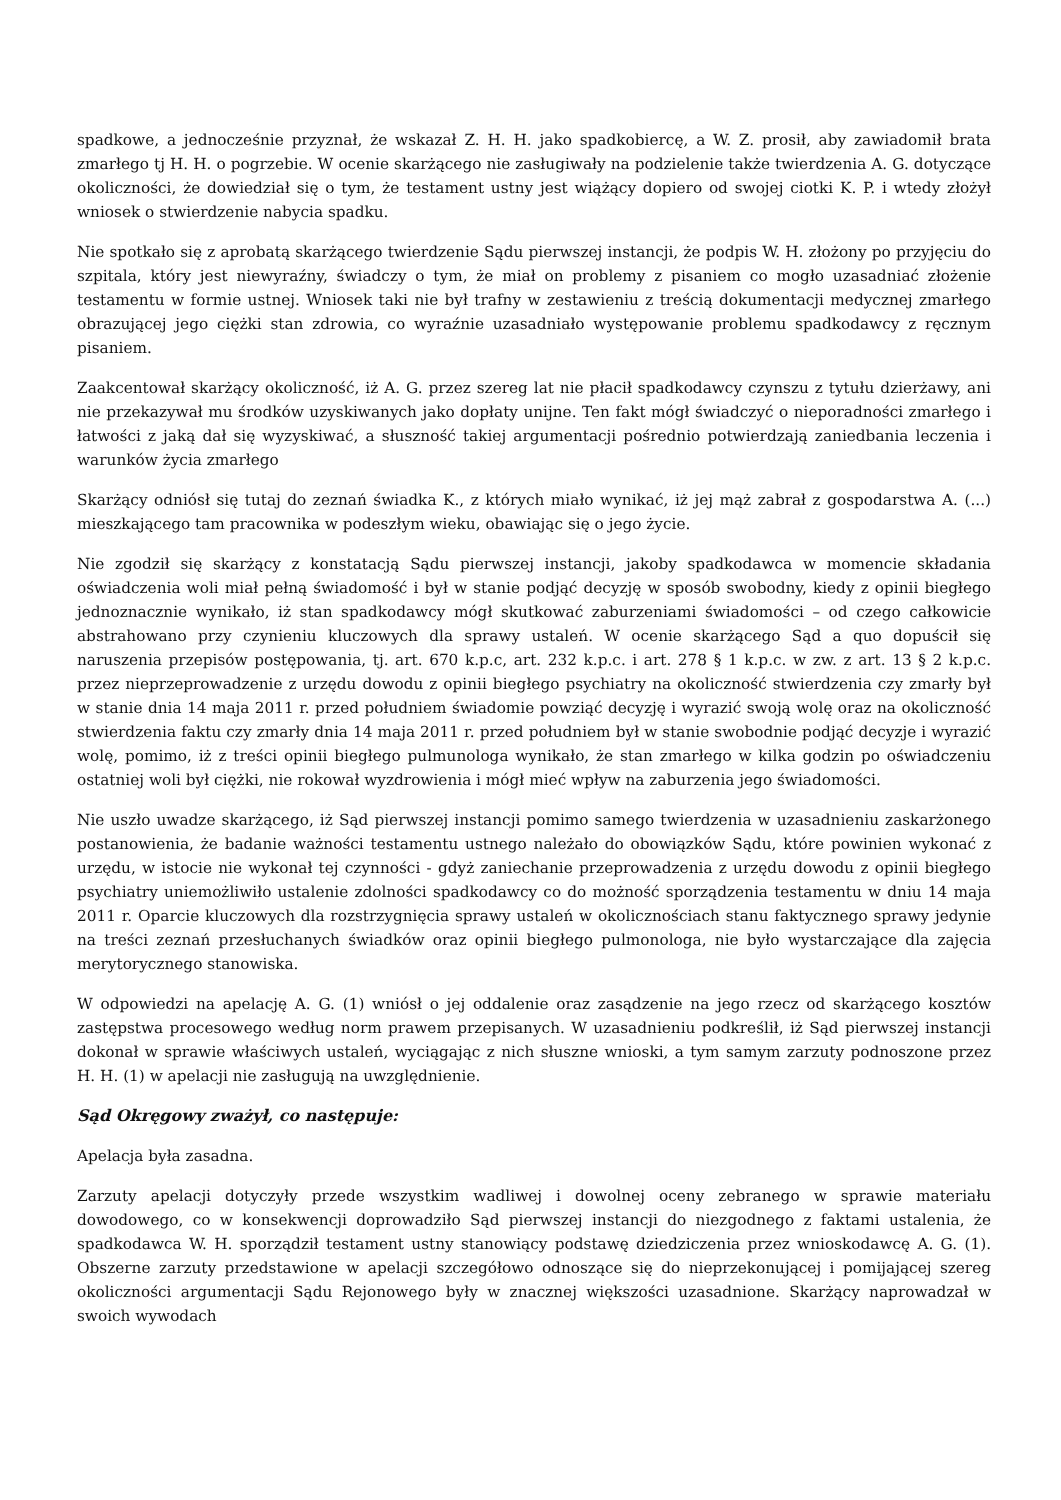spadkowe, a jednocześnie przyznał, że wskazał Z. H. H. jako spadkobiercę, a W. Z. prosił, aby zawiadomił brata zmarłego tj H. H. o pogrzebie. W ocenie skarżącego nie zasługiwały na podzielenie także twierdzenia A. G. dotyczące okoliczności, że dowiedział się o tym, że testament ustny jest wiążący dopiero od swojej ciotki K. P. i wtedy złożył wniosek o stwierdzenie nabycia spadku.
Nie spotkało się z aprobatą skarżącego twierdzenie Sądu pierwszej instancji, że podpis W. H. złożony po przyjęciu do szpitala, który jest niewyraźny, świadczy o tym, że miał on problemy z pisaniem co mogło uzasadniać złożenie testamentu w formie ustnej. Wniosek taki nie był trafny w zestawieniu z treścią dokumentacji medycznej zmarłego obrazującej jego ciężki stan zdrowia, co wyraźnie uzasadniało występowanie problemu spadkodawcy z ręcznym pisaniem.
Zaakcentował skarżący okoliczność, iż A. G. przez szereg lat nie płacił spadkodawcy czynszu z tytułu dzierżawy, ani nie przekazywał mu środków uzyskiwanych jako dopłaty unijne. Ten fakt mógł świadczyć o nieporadności zmarłego i łatwości z jaką dał się wyzyskiwać, a słuszność takiej argumentacji pośrednio potwierdzają zaniedbania leczenia i warunków życia zmarłego
Skarżący odniósł się tutaj do zeznań świadka K., z których miało wynikać, iż jej mąż zabrał z gospodarstwa A. (...) mieszkającego tam pracownika w podeszłym wieku, obawiając się o jego życie.
Nie zgodził się skarżący z konstatacją Sądu pierwszej instancji, jakoby spadkodawca w momencie składania oświadczenia woli miał pełną świadomość i był w stanie podjąć decyzję w sposób swobodny, kiedy z opinii biegłego jednoznacznie wynikało, iż stan spadkodawcy mógł skutkować zaburzeniami świadomości – od czego całkowicie abstrahowano przy czynieniu kluczowych dla sprawy ustaleń. W ocenie skarżącego Sąd a quo dopuścił się naruszenia przepisów postępowania, tj. art. 670 k.p.c, art. 232 k.p.c. i art. 278 § 1 k.p.c. w zw. z art. 13 § 2 k.p.c. przez nieprzeprowadzenie z urzędu dowodu z opinii biegłego psychiatry na okoliczność stwierdzenia czy zmarły był w stanie dnia 14 maja 2011 r. przed południem świadomie powziąć decyzję i wyrazić swoją wolę oraz na okoliczność stwierdzenia faktu czy zmarły dnia 14 maja 2011 r. przed południem był w stanie swobodnie podjąć decyzje i wyrazić wolę, pomimo, iż z treści opinii biegłego pulmunologa wynikało, że stan zmarłego w kilka godzin po oświadczeniu ostatniej woli był ciężki, nie rokował wyzdrowienia i mógł mieć wpływ na zaburzenia jego świadomości.
Nie uszło uwadze skarżącego, iż Sąd pierwszej instancji pomimo samego twierdzenia w uzasadnieniu zaskarżonego postanowienia, że badanie ważności testamentu ustnego należało do obowiązków Sądu, które powinien wykonać z urzędu, w istocie nie wykonał tej czynności - gdyż zaniechanie przeprowadzenia z urzędu dowodu z opinii biegłego psychiatry uniemożliwiło ustalenie zdolności spadkodawcy co do możność sporządzenia testamentu w dniu 14 maja 2011 r. Oparcie kluczowych dla rozstrzygnięcia sprawy ustaleń w okolicznościach stanu faktycznego sprawy jedynie na treści zeznań przesłuchanych świadków oraz opinii biegłego pulmonologa, nie było wystarczające dla zajęcia merytorycznego stanowiska.
W odpowiedzi na apelację A. G. (1) wniósł o jej oddalenie oraz zasądzenie na jego rzecz od skarżącego kosztów zastępstwa procesowego według norm prawem przepisanych. W uzasadnieniu podkreślił, iż Sąd pierwszej instancji dokonał w sprawie właściwych ustaleń, wyciągając z nich słuszne wnioski, a tym samym zarzuty podnoszone przez H. H. (1) w apelacji nie zasługują na uwzględnienie.
Sąd Okręgowy zważył, co następuje:
Apelacja była zasadna.
Zarzuty apelacji dotyczyły przede wszystkim wadliwej i dowolnej oceny zebranego w sprawie materiału dowodowego, co w konsekwencji doprowadziło Sąd pierwszej instancji do niezgodnego z faktami ustalenia, że spadkodawca W. H. sporządził testament ustny stanowiący podstawę dziedziczenia przez wnioskodawcę A. G. (1). Obszerne zarzuty przedstawione w apelacji szczegółowo odnoszące się do nieprzekonującej i pomijającej szereg okoliczności argumentacji Sądu Rejonowego były w znacznej większości uzasadnione. Skarżący naprowadzał w swoich wywodach